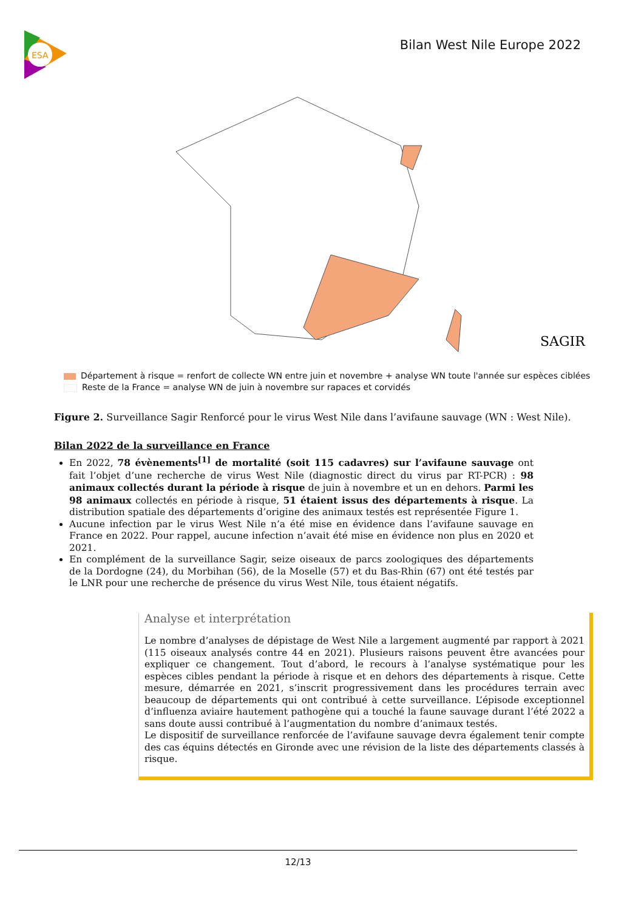ESA
Bilan West Nile Europe 2022
SAGIR
Département à risque = renfort de collecte WN entre juin et novembre + analyse WN toute l'année sur espèces ciblées
Reste de la France = analyse WN de juin à novembre sur rapaces et corvidés
Figure 2. Surveillance Sagir Renforcé pour le virus West Nile dans l’avifaune sauvage (WN : West Nile).
Bilan 2022 de la surveillance en France
En 2022, 78 évènements<sup>[1]</sup> de mortalité (soit 115 cadavres) sur l’avifaune sauvage ont fait l’objet d’une recherche de virus West Nile (diagnostic direct du virus par RT-PCR) : 98 animaux collectés durant la période à risque de juin à novembre et un en dehors. Parmi les 98 animaux collectés en période à risque, 51 étaient issus des départements à risque. La distribution spatiale des départements d’origine des animaux testés est représentée Figure 1.
Aucune infection par le virus West Nile n’a été mise en évidence dans l’avifaune sauvage en France en 2022. Pour rappel, aucune infection n’avait été mise en évidence non plus en 2020 et 2021.
En complément de la surveillance Sagir, seize oiseaux de parcs zoologiques des départements de la Dordogne (24), du Morbihan (56), de la Moselle (57) et du Bas-Rhin (67) ont été testés par le LNR pour une recherche de présence du virus West Nile, tous étaient négatifs.
Analyse et interprétation
Le nombre d’analyses de dépistage de West Nile a largement augmenté par rapport à 2021 (115 oiseaux analysés contre 44 en 2021). Plusieurs raisons peuvent être avancées pour expliquer ce changement. Tout d’abord, le recours à l’analyse systématique pour les espèces cibles pendant la période à risque et en dehors des départements à risque. Cette mesure, démarrée en 2021, s’inscrit progressivement dans les procédures terrain avec beaucoup de départements qui ont contribué à cette surveillance. L’épisode exceptionnel d’influenza aviaire hautement pathogène qui a touché la faune sauvage durant l’été 2022 a sans doute aussi contribué à l’augmentation du nombre d’animaux testés.
Le dispositif de surveillance renforcée de l’avifaune sauvage devra également tenir compte des cas équins détectés en Gironde avec une révision de la liste des départements classés à risque.
12/13